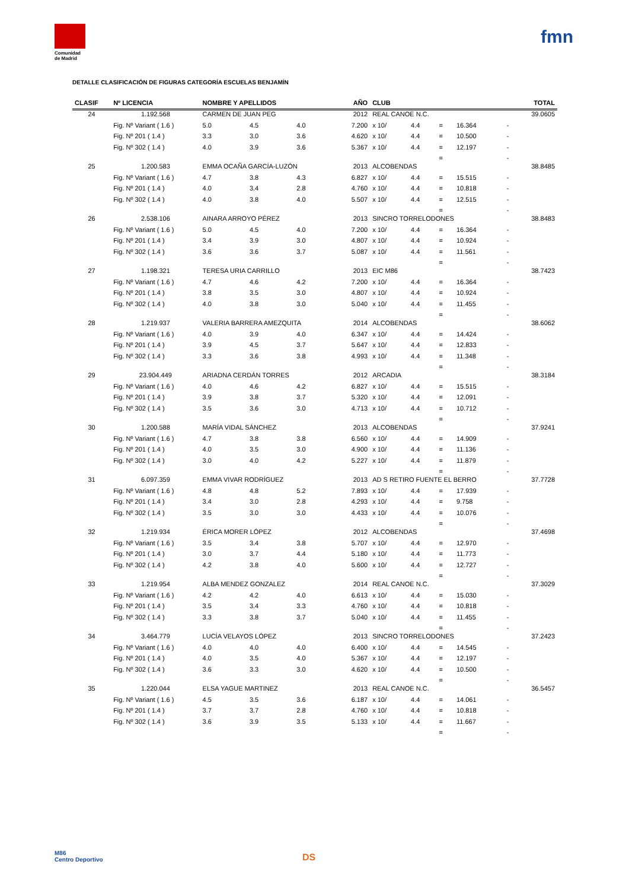Comunidad
de Madrid
fmn
DETALLE CLASIFICACIÓN DE FIGURAS CATEGORÍA ESCUELAS BENJAMÍN
| CLASIF | Nº LICENCIA | NOMBRE Y APELLIDOS | | | AÑO | CLUB | | | | | TOTAL |
| --- | --- | --- | --- | --- | --- | --- | --- | --- | --- | --- | --- |
| 24 | 1.192.568 | CARMEN DE JUAN PEG | | | 2012 | REAL CANOE N.C. | | | | | 39.0605 |
| | Fig. Nº Variant ( 1.6 ) | 5.0 | 4.5 | 4.0 | 7.200 | x 10/ | 4.4 | = | 16.364 | - | |
| | Fig. Nº 201 ( 1.4 ) | 3.3 | 3.0 | 3.6 | 4.620 | x 10/ | 4.4 | = | 10.500 | - | |
| | Fig. Nº 302 ( 1.4 ) | 4.0 | 3.9 | 3.6 | 5.367 | x 10/ | 4.4 | = | 12.197 | - | |
| | | | | | | | | = | | - | |
| 25 | 1.200.583 | EMMA OCAÑA GARCÍA-LUZÓN | | | 2013 | ALCOBENDAS | | | | | 38.8485 |
| | Fig. Nº Variant ( 1.6 ) | 4.7 | 3.8 | 4.3 | 6.827 | x 10/ | 4.4 | = | 15.515 | - | |
| | Fig. Nº 201 ( 1.4 ) | 4.0 | 3.4 | 2.8 | 4.760 | x 10/ | 4.4 | = | 10.818 | - | |
| | Fig. Nº 302 ( 1.4 ) | 4.0 | 3.8 | 4.0 | 5.507 | x 10/ | 4.4 | = | 12.515 | - | |
| | | | | | | | | = | | - | |
| 26 | 2.538.106 | AINARA ARROYO PÉREZ | | | 2013 | SINCRO TORRELODONES | | | | | 38.8483 |
| | Fig. Nº Variant ( 1.6 ) | 5.0 | 4.5 | 4.0 | 7.200 | x 10/ | 4.4 | = | 16.364 | - | |
| | Fig. Nº 201 ( 1.4 ) | 3.4 | 3.9 | 3.0 | 4.807 | x 10/ | 4.4 | = | 10.924 | - | |
| | Fig. Nº 302 ( 1.4 ) | 3.6 | 3.6 | 3.7 | 5.087 | x 10/ | 4.4 | = | 11.561 | - | |
| | | | | | | | | = | | - | |
| 27 | 1.198.321 | TERESA URIA CARRILLO | | | 2013 | EIC M86 | | | | | 38.7423 |
| | Fig. Nº Variant ( 1.6 ) | 4.7 | 4.6 | 4.2 | 7.200 | x 10/ | 4.4 | = | 16.364 | - | |
| | Fig. Nº 201 ( 1.4 ) | 3.8 | 3.5 | 3.0 | 4.807 | x 10/ | 4.4 | = | 10.924 | - | |
| | Fig. Nº 302 ( 1.4 ) | 4.0 | 3.8 | 3.0 | 5.040 | x 10/ | 4.4 | = | 11.455 | - | |
| | | | | | | | | = | | - | |
| 28 | 1.219.937 | VALERIA BARRERA AMEZQUITA | | | 2014 | ALCOBENDAS | | | | | 38.6062 |
| | Fig. Nº Variant ( 1.6 ) | 4.0 | 3.9 | 4.0 | 6.347 | x 10/ | 4.4 | = | 14.424 | - | |
| | Fig. Nº 201 ( 1.4 ) | 3.9 | 4.5 | 3.7 | 5.647 | x 10/ | 4.4 | = | 12.833 | - | |
| | Fig. Nº 302 ( 1.4 ) | 3.3 | 3.6 | 3.8 | 4.993 | x 10/ | 4.4 | = | 11.348 | - | |
| | | | | | | | | = | | - | |
| 29 | 23.904.449 | ARIADNA CERDÁN TORRES | | | 2012 | ARCADIA | | | | | 38.3184 |
| | Fig. Nº Variant ( 1.6 ) | 4.0 | 4.6 | 4.2 | 6.827 | x 10/ | 4.4 | = | 15.515 | - | |
| | Fig. Nº 201 ( 1.4 ) | 3.9 | 3.8 | 3.7 | 5.320 | x 10/ | 4.4 | = | 12.091 | - | |
| | Fig. Nº 302 ( 1.4 ) | 3.5 | 3.6 | 3.0 | 4.713 | x 10/ | 4.4 | = | 10.712 | - | |
| | | | | | | | | = | | - | |
| 30 | 1.200.588 | MARÍA VIDAL SÁNCHEZ | | | 2013 | ALCOBENDAS | | | | | 37.9241 |
| | Fig. Nº Variant ( 1.6 ) | 4.7 | 3.8 | 3.8 | 6.560 | x 10/ | 4.4 | = | 14.909 | - | |
| | Fig. Nº 201 ( 1.4 ) | 4.0 | 3.5 | 3.0 | 4.900 | x 10/ | 4.4 | = | 11.136 | - | |
| | Fig. Nº 302 ( 1.4 ) | 3.0 | 4.0 | 4.2 | 5.227 | x 10/ | 4.4 | = | 11.879 | - | |
| | | | | | | | | = | | - | |
| 31 | 6.097.359 | EMMA VIVAR RODRÍGUEZ | | | 2013 | AD S RETIRO FUENTE EL BERRO | | | | | 37.7728 |
| | Fig. Nº Variant ( 1.6 ) | 4.8 | 4.8 | 5.2 | 7.893 | x 10/ | 4.4 | = | 17.939 | - | |
| | Fig. Nº 201 ( 1.4 ) | 3.4 | 3.0 | 2.8 | 4.293 | x 10/ | 4.4 | = | 9.758 | - | |
| | Fig. Nº 302 ( 1.4 ) | 3.5 | 3.0 | 3.0 | 4.433 | x 10/ | 4.4 | = | 10.076 | - | |
| | | | | | | | | = | | - | |
| 32 | 1.219.934 | ÉRICA MORER LÓPEZ | | | 2012 | ALCOBENDAS | | | | | 37.4698 |
| | Fig. Nº Variant ( 1.6 ) | 3.5 | 3.4 | 3.8 | 5.707 | x 10/ | 4.4 | = | 12.970 | - | |
| | Fig. Nº 201 ( 1.4 ) | 3.0 | 3.7 | 4.4 | 5.180 | x 10/ | 4.4 | = | 11.773 | - | |
| | Fig. Nº 302 ( 1.4 ) | 4.2 | 3.8 | 4.0 | 5.600 | x 10/ | 4.4 | = | 12.727 | - | |
| | | | | | | | | = | | - | |
| 33 | 1.219.954 | ALBA MENDEZ GONZALEZ | | | 2014 | REAL CANOE N.C. | | | | | 37.3029 |
| | Fig. Nº Variant ( 1.6 ) | 4.2 | 4.2 | 4.0 | 6.613 | x 10/ | 4.4 | = | 15.030 | - | |
| | Fig. Nº 201 ( 1.4 ) | 3.5 | 3.4 | 3.3 | 4.760 | x 10/ | 4.4 | = | 10.818 | - | |
| | Fig. Nº 302 ( 1.4 ) | 3.3 | 3.8 | 3.7 | 5.040 | x 10/ | 4.4 | = | 11.455 | - | |
| | | | | | | | | = | | - | |
| 34 | 3.464.779 | LUCÍA VELAYOS LÓPEZ | | | 2013 | SINCRO TORRELODONES | | | | | 37.2423 |
| | Fig. Nº Variant ( 1.6 ) | 4.0 | 4.0 | 4.0 | 6.400 | x 10/ | 4.4 | = | 14.545 | - | |
| | Fig. Nº 201 ( 1.4 ) | 4.0 | 3.5 | 4.0 | 5.367 | x 10/ | 4.4 | = | 12.197 | - | |
| | Fig. Nº 302 ( 1.4 ) | 3.6 | 3.3 | 3.0 | 4.620 | x 10/ | 4.4 | = | 10.500 | - | |
| | | | | | | | | = | | - | |
| 35 | 1.220.044 | ELSA YAGUE MARTINEZ | | | 2013 | REAL CANOE N.C. | | | | | 36.5457 |
| | Fig. Nº Variant ( 1.6 ) | 4.5 | 3.5 | 3.6 | 6.187 | x 10/ | 4.4 | = | 14.061 | - | |
| | Fig. Nº 201 ( 1.4 ) | 3.7 | 3.7 | 2.8 | 4.760 | x 10/ | 4.4 | = | 10.818 | - | |
| | Fig. Nº 302 ( 1.4 ) | 3.6 | 3.9 | 3.5 | 5.133 | x 10/ | 4.4 | = | 11.667 | - | |
| | | | | | | | | = | | - | |
M86
Centro Deportivo
DS